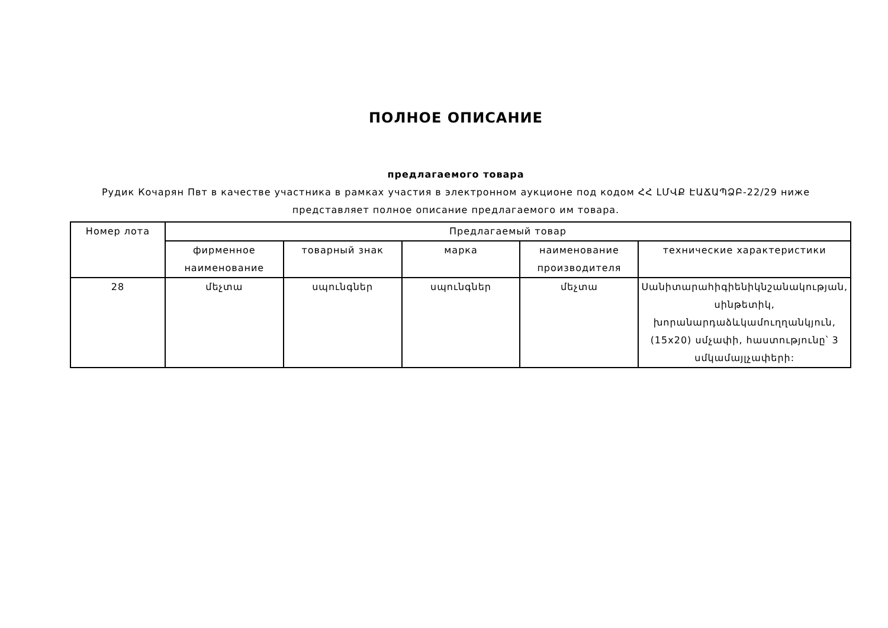ПОЛНОЕ ОПИСАНИЕ
предлагаемого товара
Рудик Кочарян Пвт в качестве участника в рамках участия в электронном аукционе под кодом ՀՀ ԼՄՎՔ ԷԱՃԱՊՁԲ-22/29 ниже представляет полное описание предлагаемого им товара.
| Номер лота | Предлагаемый товар | | | | |
| --- | --- | --- | --- | --- | --- |
| | фирменное наименование | товарный знак | марка | наименование производителя | технические характеристики |
| 28 | մեչտա | սպունգներ | սպունգներ | մեչտա | Սանիտարահիգիենիկնշանակության, սինթետիկ, խորանարդաձևկամուղղանկյուն, (15x20) սմչափի, հաստությունը՝ 3 սմկամայլչափերի: |